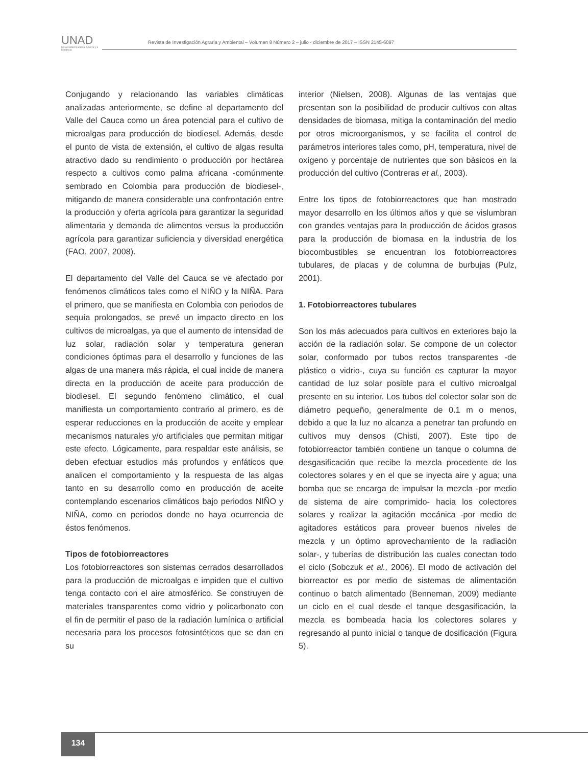UNAD
Universidad Nacional Abierta y a Distancia
Revista de Investigación Agraria y Ambiental – Volumen 8 Número 2 – julio - diciembre de 2017 – ISSN 2145-6097
Conjugando y relacionando las variables climáticas analizadas anteriormente, se define al departamento del Valle del Cauca como un área potencial para el cultivo de microalgas para producción de biodiesel. Además, desde el punto de vista de extensión, el cultivo de algas resulta atractivo dado su rendimiento o producción por hectárea respecto a cultivos como palma africana -comúnmente sembrado en Colombia para producción de biodiesel-, mitigando de manera considerable una confrontación entre la producción y oferta agrícola para garantizar la seguridad alimentaria y demanda de alimentos versus la producción agrícola para garantizar suficiencia y diversidad energética (FAO, 2007, 2008).
El departamento del Valle del Cauca se ve afectado por fenómenos climáticos tales como el NIÑO y la NIÑA. Para el primero, que se manifiesta en Colombia con periodos de sequía prolongados, se prevé un impacto directo en los cultivos de microalgas, ya que el aumento de intensidad de luz solar, radiación solar y temperatura generan condiciones óptimas para el desarrollo y funciones de las algas de una manera más rápida, el cual incide de manera directa en la producción de aceite para producción de biodiesel. El segundo fenómeno climático, el cual manifiesta un comportamiento contrario al primero, es de esperar reducciones en la producción de aceite y emplear mecanismos naturales y/o artificiales que permitan mitigar este efecto. Lógicamente, para respaldar este análisis, se deben efectuar estudios más profundos y enfáticos que analicen el comportamiento y la respuesta de las algas tanto en su desarrollo como en producción de aceite contemplando escenarios climáticos bajo periodos NIÑO y NIÑA, como en periodos donde no haya ocurrencia de éstos fenómenos.
Tipos de fotobiorreactores
Los fotobiorreactores son sistemas cerrados desarrollados para la producción de microalgas e impiden que el cultivo tenga contacto con el aire atmosférico. Se construyen de materiales transparentes como vidrio y policarbonato con el fin de permitir el paso de la radiación lumínica o artificial necesaria para los procesos fotosintéticos que se dan en su
interior (Nielsen, 2008). Algunas de las ventajas que presentan son la posibilidad de producir cultivos con altas densidades de biomasa, mitiga la contaminación del medio por otros microorganismos, y se facilita el control de parámetros interiores tales como, pH, temperatura, nivel de oxígeno y porcentaje de nutrientes que son básicos en la producción del cultivo (Contreras et al., 2003).
Entre los tipos de fotobiorreactores que han mostrado mayor desarrollo en los últimos años y que se vislumbran con grandes ventajas para la producción de ácidos grasos para la producción de biomasa en la industria de los biocombustibles se encuentran los fotobiorreactores tubulares, de placas y de columna de burbujas (Pulz, 2001).
1. Fotobiorreactores tubulares
Son los más adecuados para cultivos en exteriores bajo la acción de la radiación solar. Se compone de un colector solar, conformado por tubos rectos transparentes -de plástico o vidrio-, cuya su función es capturar la mayor cantidad de luz solar posible para el cultivo microalgal presente en su interior. Los tubos del colector solar son de diámetro pequeño, generalmente de 0.1 m o menos, debido a que la luz no alcanza a penetrar tan profundo en cultivos muy densos (Chisti, 2007). Este tipo de fotobiorreactor también contiene un tanque o columna de desgasificación que recibe la mezcla procedente de los colectores solares y en el que se inyecta aire y agua; una bomba que se encarga de impulsar la mezcla -por medio de sistema de aire comprimido- hacia los colectores solares y realizar la agitación mecánica -por medio de agitadores estáticos para proveer buenos niveles de mezcla y un óptimo aprovechamiento de la radiación solar-, y tuberías de distribución las cuales conectan todo el ciclo (Sobczuk et al., 2006). El modo de activación del biorreactor es por medio de sistemas de alimentación continuo o batch alimentado (Benneman, 2009) mediante un ciclo en el cual desde el tanque desgasificación, la mezcla es bombeada hacia los colectores solares y regresando al punto inicial o tanque de dosificación (Figura 5).
134